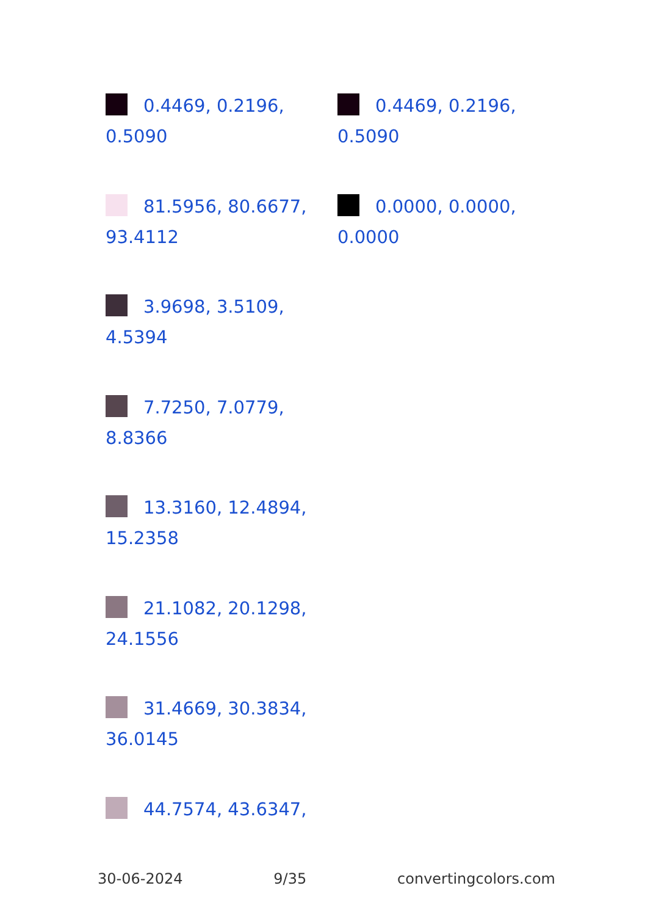0.4469, 0.2196, 0.5090 0.4469, 0.2196, 0.5090
81.5956, 80.6677, 93.4112
0.0000, 0.0000, 0.0000
3.9698, 3.5109, 4.5394
7.7250, 7.0779, 8.8366
13.3160, 12.4894, 15.2358
21.1082, 20.1298, 24.1556
31.4669, 30.3834, 36.0145
44.7574, 43.6347,
30-06-2024 9/35 convertingcolors.com